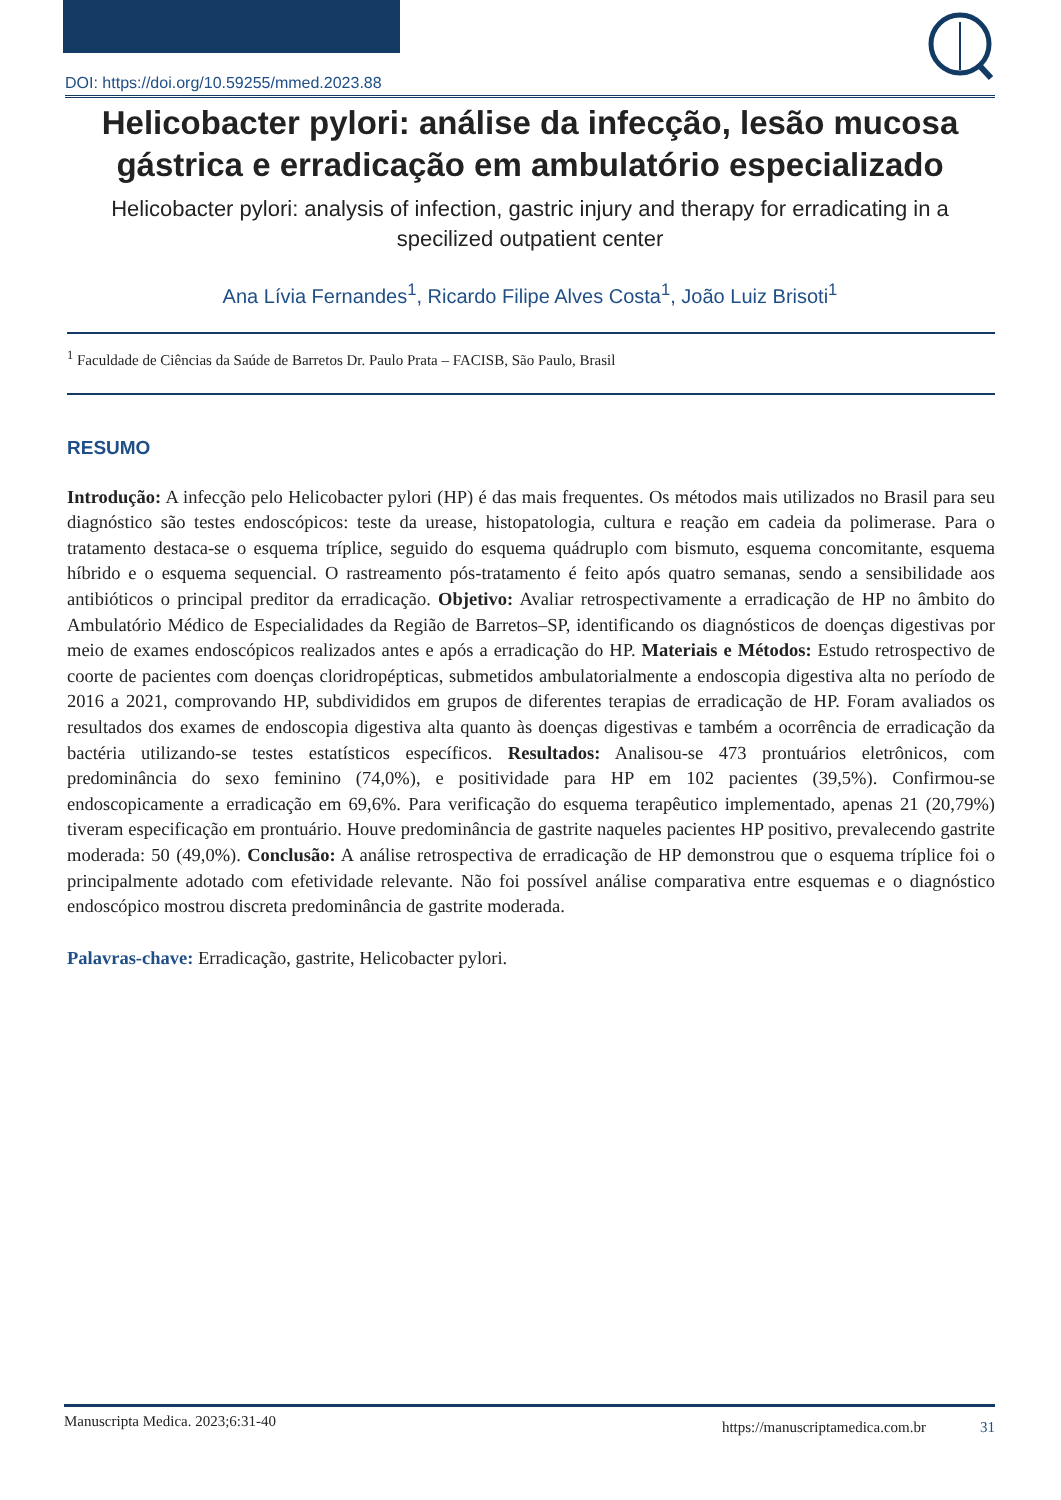DOI: https://doi.org/10.59255/mmed.2023.88
Helicobacter pylori: análise da infecção, lesão mucosa gástrica e erradicação em ambulatório especializado
Helicobacter pylori: analysis of infection, gastric injury and therapy for erradicating in a specilized outpatient center
Ana Lívia Fernandes<sup>1</sup>, Ricardo Filipe Alves Costa<sup>1</sup>, João Luiz Brisoti<sup>1</sup>
<sup>1</sup> Faculdade de Ciências da Saúde de Barretos Dr. Paulo Prata – FACISB, São Paulo, Brasil
RESUMO
Introdução: A infecção pelo Helicobacter pylori (HP) é das mais frequentes. Os métodos mais utilizados no Brasil para seu diagnóstico são testes endoscópicos: teste da urease, histopatologia, cultura e reação em cadeia da polimerase. Para o tratamento destaca-se o esquema tríplice, seguido do esquema quádruplo com bismuto, esquema concomitante, esquema híbrido e o esquema sequencial. O rastreamento pós-tratamento é feito após quatro semanas, sendo a sensibilidade aos antibióticos o principal preditor da erradicação. Objetivo: Avaliar retrospectivamente a erradicação de HP no âmbito do Ambulatório Médico de Especialidades da Região de Barretos–SP, identificando os diagnósticos de doenças digestivas por meio de exames endoscópicos realizados antes e após a erradicação do HP. Materiais e Métodos: Estudo retrospectivo de coorte de pacientes com doenças cloridropépticas, submetidos ambulatorialmente a endoscopia digestiva alta no período de 2016 a 2021, comprovando HP, subdivididos em grupos de diferentes terapias de erradicação de HP. Foram avaliados os resultados dos exames de endoscopia digestiva alta quanto às doenças digestivas e também a ocorrência de erradicação da bactéria utilizando-se testes estatísticos específicos. Resultados: Analisou-se 473 prontuários eletrônicos, com predominância do sexo feminino (74,0%), e positividade para HP em 102 pacientes (39,5%). Confirmou-se endoscopicamente a erradicação em 69,6%. Para verificação do esquema terapêutico implementado, apenas 21 (20,79%) tiveram especificação em prontuário. Houve predominância de gastrite naqueles pacientes HP positivo, prevalecendo gastrite moderada: 50 (49,0%). Conclusão: A análise retrospectiva de erradicação de HP demonstrou que o esquema tríplice foi o principalmente adotado com efetividade relevante. Não foi possível análise comparativa entre esquemas e o diagnóstico endoscópico mostrou discreta predominância de gastrite moderada.
Palavras-chave: Erradicação, gastrite, Helicobacter pylori.
Manuscripta Medica. 2023;6:31-40 https://manuscriptamedica.com.br 31